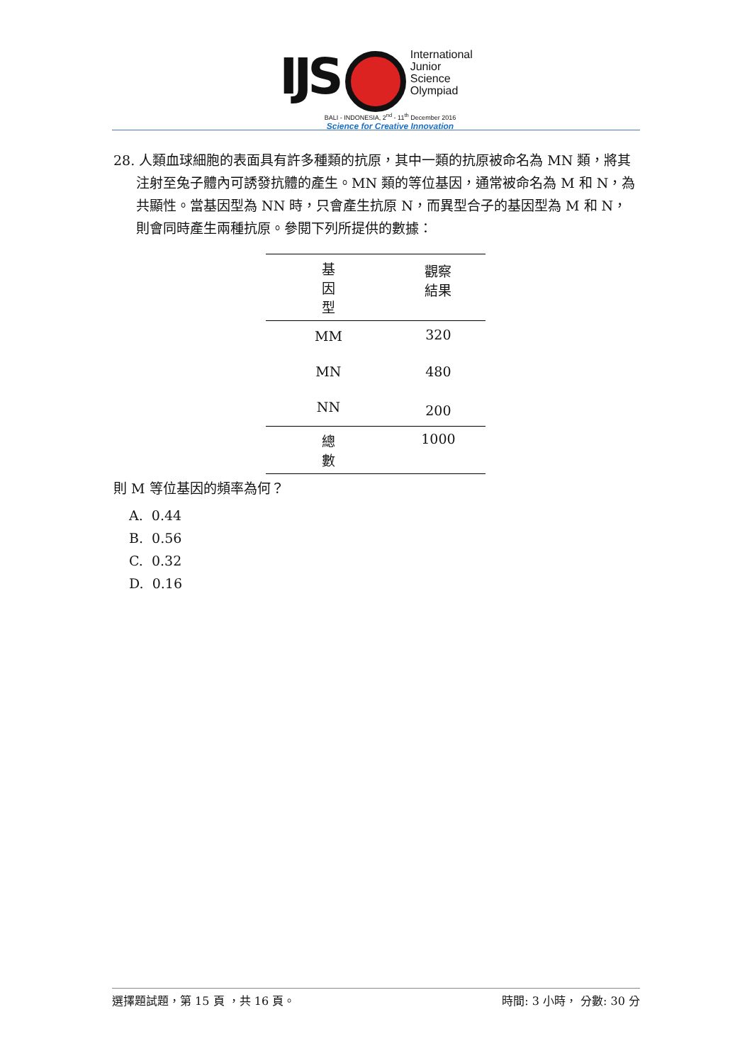IJS
International
Junior
Science
Olympiad
BALI - INDONESIA, 2<sup>nd</sup> - 11<sup>th</sup> December 2016
Science for Creative Innovation
28. 人類血球細胞的表面具有許多種類的抗原，其中一類的抗原被命名為 MN 類，將其注射至兔子體內可誘發抗體的產生。MN 類的等位基因，通常被命名為 M 和 N，為共顯性。當基因型為 NN 時，只會產生抗原 N，而異型合子的基因型為 M 和 N，則會同時產生兩種抗原。參閱下列所提供的數據：
| 基 因 型 | 觀察 結果 |
| --- | --- |
| MM | 320 |
| MN | 480 |
| NN | 200 |
| 總 數 | 1000 |
則 M 等位基因的頻率為何？
A. 0.44
B. 0.56
C. 0.32
D. 0.16
選擇題試題，第 15 頁 ，共 16 頁。 時間: 3 小時， 分數: 30 分